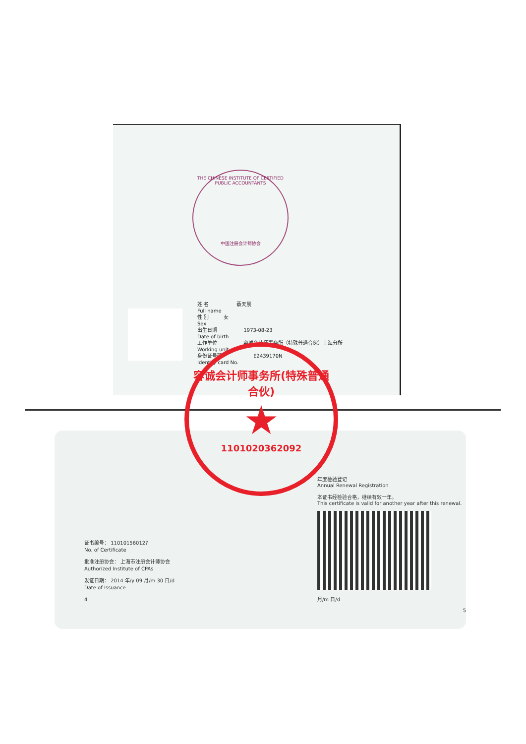THE CHINESE INSTITUTE OF CERTIFIED PUBLIC ACCOUNTANTS
中国注册会计师协会
姓 名
Full name 蔡天晨
性 别
Sex 女
出生日期
Date of birth 1973-08-23
工作单位
Working unit 容诚会计师事务所（特殊普通合伙）上海分所
身份证号码
Identity card No. E2439170N
证书编号： 11010156012?
No. of Certificate
批准注册协会： 上海市注册会计师协会
Authorized Institute of CPAs
发证日期： 2014 年/y 09 月/m 30 日/d
Date of Issuance
4
年度检验登记
Annual Renewal Registration
本证书经检验合格，继续有效一年。
This certificate is valid for another year after this renewal.
月/m 日/d
5
容诚会计师事务所(特殊普通合伙)
★
1101020362092